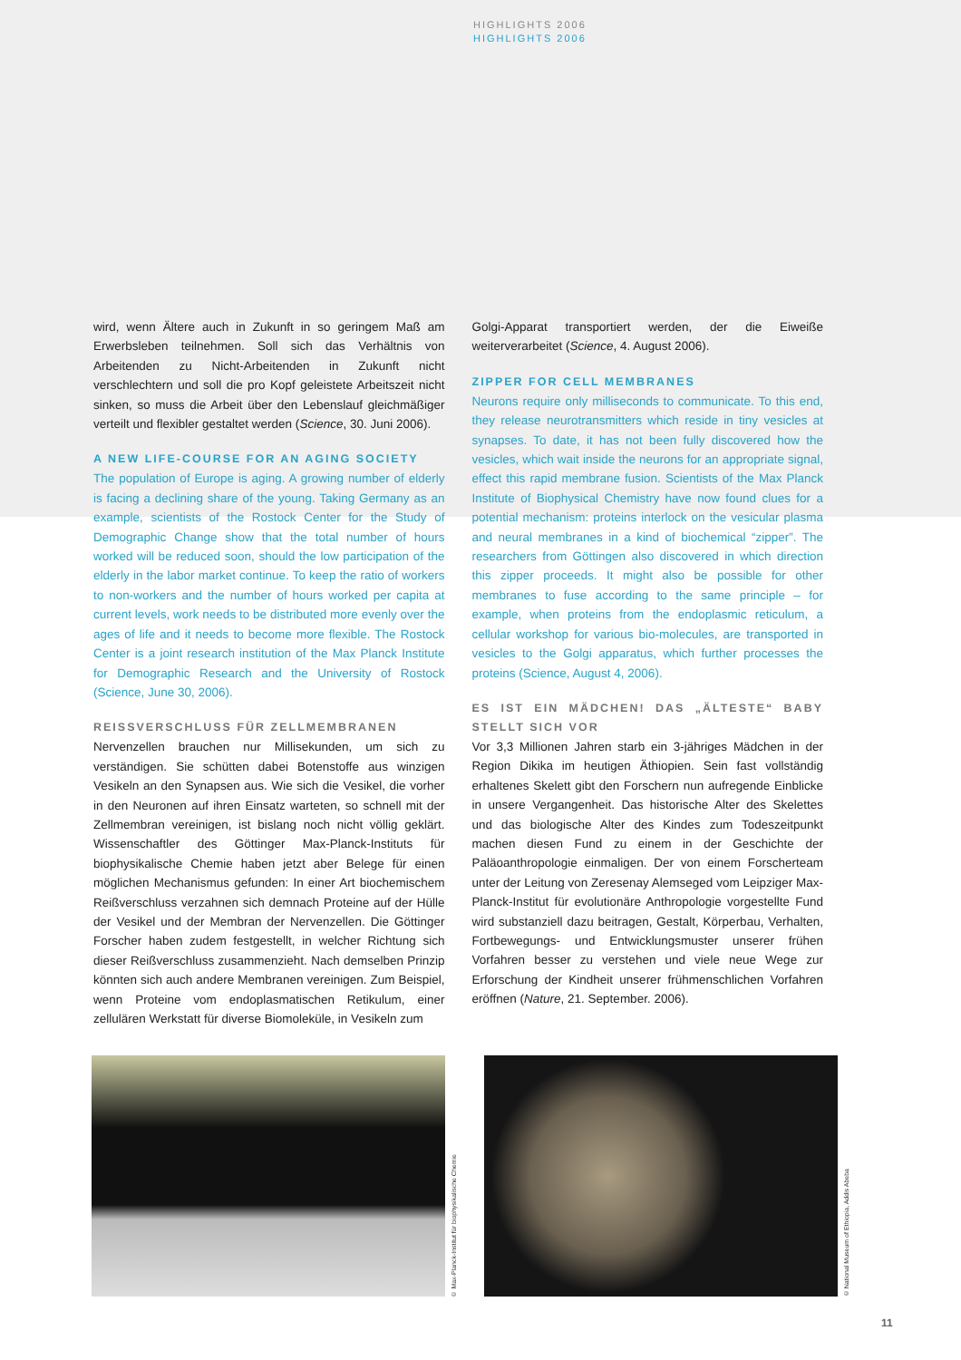HIGHLIGHTS 2006
HIGHLIGHTS 2006
wird, wenn Ältere auch in Zukunft in so geringem Maß am Erwerbsleben teilnehmen. Soll sich das Verhältnis von Arbeitenden zu Nicht-Arbeitenden in Zukunft nicht verschlechtern und soll die pro Kopf geleistete Arbeitszeit nicht sinken, so muss die Arbeit über den Lebenslauf gleichmäßiger verteilt und flexibler gestaltet werden (Science, 30. Juni 2006).
A NEW LIFE-COURSE FOR AN AGING SOCIETY
The population of Europe is aging. A growing number of elderly is facing a declining share of the young. Taking Germany as an example, scientists of the Rostock Center for the Study of Demographic Change show that the total number of hours worked will be reduced soon, should the low participation of the elderly in the labor market continue. To keep the ratio of workers to non-workers and the number of hours worked per capita at current levels, work needs to be distributed more evenly over the ages of life and it needs to become more flexible. The Rostock Center is a joint research institution of the Max Planck Institute for Demographic Research and the University of Rostock (Science, June 30, 2006).
REISSVERSCHLUSS FÜR ZELLMEMBRANEN
Nervenzellen brauchen nur Millisekunden, um sich zu verständigen. Sie schütten dabei Botenstoffe aus winzigen Vesikeln an den Synapsen aus. Wie sich die Vesikel, die vorher in den Neuronen auf ihren Einsatz warteten, so schnell mit der Zellmembran vereinigen, ist bislang noch nicht völlig geklärt. Wissenschaftler des Göttinger Max-Planck-Instituts für biophysikalische Chemie haben jetzt aber Belege für einen möglichen Mechanismus gefunden: In einer Art biochemischem Reißverschluss verzahnen sich demnach Proteine auf der Hülle der Vesikel und der Membran der Nervenzellen. Die Göttinger Forscher haben zudem festgestellt, in welcher Richtung sich dieser Reißverschluss zusammenzieht. Nach demselben Prinzip könnten sich auch andere Membranen vereinigen. Zum Beispiel, wenn Proteine vom endoplasmatischen Retikulum, einer zellulären Werkstatt für diverse Biomoleküle, in Vesikeln zum
Golgi-Apparat transportiert werden, der die Eiweiße weiterverarbeitet (Science, 4. August 2006).
ZIPPER FOR CELL MEMBRANES
Neurons require only milliseconds to communicate. To this end, they release neurotransmitters which reside in tiny vesicles at synapses. To date, it has not been fully discovered how the vesicles, which wait inside the neurons for an appropriate signal, effect this rapid membrane fusion. Scientists of the Max Planck Institute of Biophysical Chemistry have now found clues for a potential mechanism: proteins interlock on the vesicular plasma and neural membranes in a kind of biochemical “zipper”. The researchers from Göttingen also discovered in which direction this zipper proceeds. It might also be possible for other membranes to fuse according to the same principle – for example, when proteins from the endoplasmic reticulum, a cellular workshop for various bio-molecules, are transported in vesicles to the Golgi apparatus, which further processes the proteins (Science, August 4, 2006).
ES IST EIN MÄDCHEN! DAS „ÄLTESTE“ BABY STELLT SICH VOR
Vor 3,3 Millionen Jahren starb ein 3-jähriges Mädchen in der Region Dikika im heutigen Äthiopien. Sein fast vollständig erhaltenes Skelett gibt den Forschern nun aufregende Einblicke in unsere Vergangenheit. Das historische Alter des Skelettes und das biologische Alter des Kindes zum Todeszeitpunkt machen diesen Fund zu einem in der Geschichte der Paläoanthropologie einmaligen. Der von einem Forscherteam unter der Leitung von Zeresenay Alemseged vom Leipziger Max-Planck-Institut für evolutionäre Anthropologie vorgestellte Fund wird substanziell dazu beitragen, Gestalt, Körperbau, Verhalten, Fortbewegungs- und Entwicklungsmuster unserer frühen Vorfahren besser zu verstehen und viele neue Wege zur Erforschung der Kindheit unserer frühmenschlichen Vorfahren eröffnen (Nature, 21. September. 2006).
© Max-Planck-Institut für biophysikalische Chemie
© National Museum of Ethiopia, Addis Abeba
11